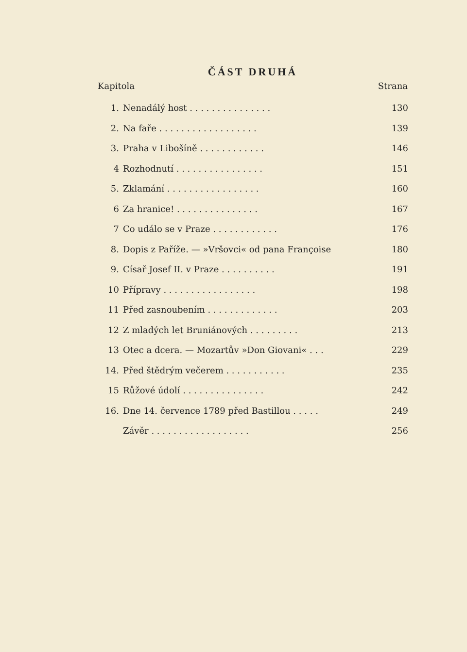ČÁST DRUHÁ
| Kapitola | | Strana |
| --- | --- | --- |
| 1. | Nenadálý host . . . . . . . . . . . . . . . | 130 |
| 2. | Na faře . . . . . . . . . . . . . . . . . . | 139 |
| 3. | Praha v Libošíně . . . . . . . . . . . . | 146 |
| 4 | Rozhodnutí . . . . . . . . . . . . . . . . | 151 |
| 5. | Zklamání . . . . . . . . . . . . . . . . . | 160 |
| 6 | Za hranice! . . . . . . . . . . . . . . . | 167 |
| 7 | Co událo se v Praze . . . . . . . . . . . . | 176 |
| 8. | Dopis z Paříže. — »Vršovci« od pana Françoise | 180 |
| 9. | Císař Josef II. v Praze . . . . . . . . . . | 191 |
| 10 | Přípravy . . . . . . . . . . . . . . . . . | 198 |
| 11 | Před zasnoubením . . . . . . . . . . . . . | 203 |
| 12 | Z mladých let Bruniánových . . . . . . . . . | 213 |
| 13 | Otec a dcera. — Mozartův »Don Giovani« . . . | 229 |
| 14. | Před štědrým večerem . . . . . . . . . . . | 235 |
| 15 | Růžové údolí . . . . . . . . . . . . . . . | 242 |
| 16. | Dne 14. července 1789 před Bastillou . . . . . | 249 |
| | Závěr . . . . . . . . . . . . . . . . . . | 256 |